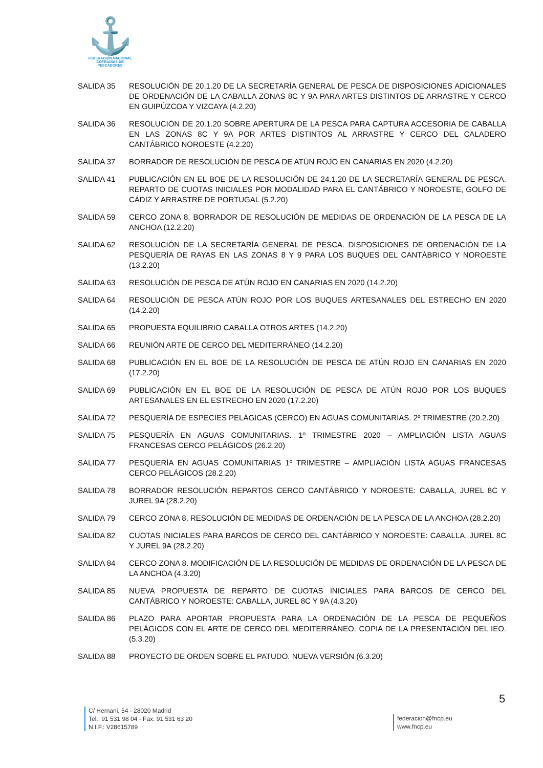⚓
FEDERACIÓN NACIONAL
COFRADÍAS DE PESCADORES
SALIDA 35 RESOLUCIÓN DE 20.1.20 DE LA SECRETARÍA GENERAL DE PESCA DE DISPOSICIONES ADICIONALES DE ORDENACIÓN DE LA CABALLA ZONAS 8C Y 9A PARA ARTES DISTINTOS DE ARRASTRE Y CERCO EN GUIPÚZCOA Y VIZCAYA (4.2.20)
SALIDA 36 RESOLUCIÓN DE 20.1.20 SOBRE APERTURA DE LA PESCA PARA CAPTURA ACCESORIA DE CABALLA EN LAS ZONAS 8C Y 9A POR ARTES DISTINTOS AL ARRASTRE Y CERCO DEL CALADERO CANTÁBRICO NOROESTE (4.2.20)
SALIDA 37 BORRADOR DE RESOLUCIÓN DE PESCA DE ATÚN ROJO EN CANARIAS EN 2020 (4.2.20)
SALIDA 41 PUBLICACIÓN EN EL BOE DE LA RESOLUCIÓN DE 24.1.20 DE LA SECRETARÍA GENERAL DE PESCA. REPARTO DE CUOTAS INICIALES POR MODALIDAD PARA EL CANTÁBRICO Y NOROESTE, GOLFO DE CÁDIZ Y ARRASTRE DE PORTUGAL (5.2.20)
SALIDA 59 CERCO ZONA 8. BORRADOR DE RESOLUCIÓN DE MEDIDAS DE ORDENACIÓN DE LA PESCA DE LA ANCHOA (12.2.20)
SALIDA 62 RESOLUCIÓN DE LA SECRETARÍA GENERAL DE PESCA. DISPOSICIONES DE ORDENACIÓN DE LA PESQUERÍA DE RAYAS EN LAS ZONAS 8 Y 9 PARA LOS BUQUES DEL CANTÁBRICO Y NOROESTE (13.2.20)
SALIDA 63 RESOLUCIÓN DE PESCA DE ATÚN ROJO EN CANARIAS EN 2020 (14.2.20)
SALIDA 64 RESOLUCIÓN DE PESCA ATÚN ROJO POR LOS BUQUES ARTESANALES DEL ESTRECHO EN 2020 (14.2.20)
SALIDA 65 PROPUESTA EQUILIBRIO CABALLA OTROS ARTES (14.2.20)
SALIDA 66 REUNIÓN ARTE DE CERCO DEL MEDITERRÁNEO (14.2.20)
SALIDA 68 PUBLICACIÓN EN EL BOE DE LA RESOLUCIÓN DE PESCA DE ATÚN ROJO EN CANARIAS EN 2020 (17.2.20)
SALIDA 69 PUBLICACIÓN EN EL BOE DE LA RESOLUCIÓN DE PESCA DE ATÚN ROJO POR LOS BUQUES ARTESANALES EN EL ESTRECHO EN 2020 (17.2.20)
SALIDA 72 PESQUERÍA DE ESPECIES PELÁGICAS (CERCO) EN AGUAS COMUNITARIAS. 2º TRIMESTRE (20.2.20)
SALIDA 75 PESQUERÍA EN AGUAS COMUNITARIAS. 1º TRIMESTRE 2020 – AMPLIACIÓN LISTA AGUAS FRANCESAS CERCO PELÁGICOS (26.2.20)
SALIDA 77 PESQUERÍA EN AGUAS COMUNITARIAS 1º TRIMESTRE – AMPLIACIÓN LISTA AGUAS FRANCESAS CERCO PELÁGICOS (28.2.20)
SALIDA 78 BORRADOR RESOLUCIÓN REPARTOS CERCO CANTÁBRICO Y NOROESTE: CABALLA, JUREL 8C Y JUREL 9A (28.2.20)
SALIDA 79 CERCO ZONA 8. RESOLUCIÓN DE MEDIDAS DE ORDENACIÓN DE LA PESCA DE LA ANCHOA (28.2.20)
SALIDA 82 CUOTAS INICIALES PARA BARCOS DE CERCO DEL CANTÁBRICO Y NOROESTE: CABALLA, JUREL 8C Y JUREL 9A (28.2.20)
SALIDA 84 CERCO ZONA 8. MODIFICACIÓN DE LA RESOLUCIÓN DE MEDIDAS DE ORDENACIÓN DE LA PESCA DE LA ANCHOA (4.3.20)
SALIDA 85 NUEVA PROPUESTA DE REPARTO DE CUOTAS INICIALES PARA BARCOS DE CERCO DEL CANTÁBRICO Y NOROESTE: CABALLA, JUREL 8C Y 9A (4.3.20)
SALIDA 86 PLAZO PARA APORTAR PROPUESTA PARA LA ORDENACIÓN DE LA PESCA DE PEQUEÑOS PELÁGICOS CON EL ARTE DE CERCO DEL MEDITERRÁNEO. COPIA DE LA PRESENTACIÓN DEL IEO. (5.3.20)
SALIDA 88 PROYECTO DE ORDEN SOBRE EL PATUDO. NUEVA VERSIÓN (6.3.20)
5
C/ Hernani, 54 - 28020 Madrid
Tel.: 91 531 98 04 - Fax: 91 531 63 20
N.I.F.: V28615789
federacion@fncp.eu
www.fncp.eu